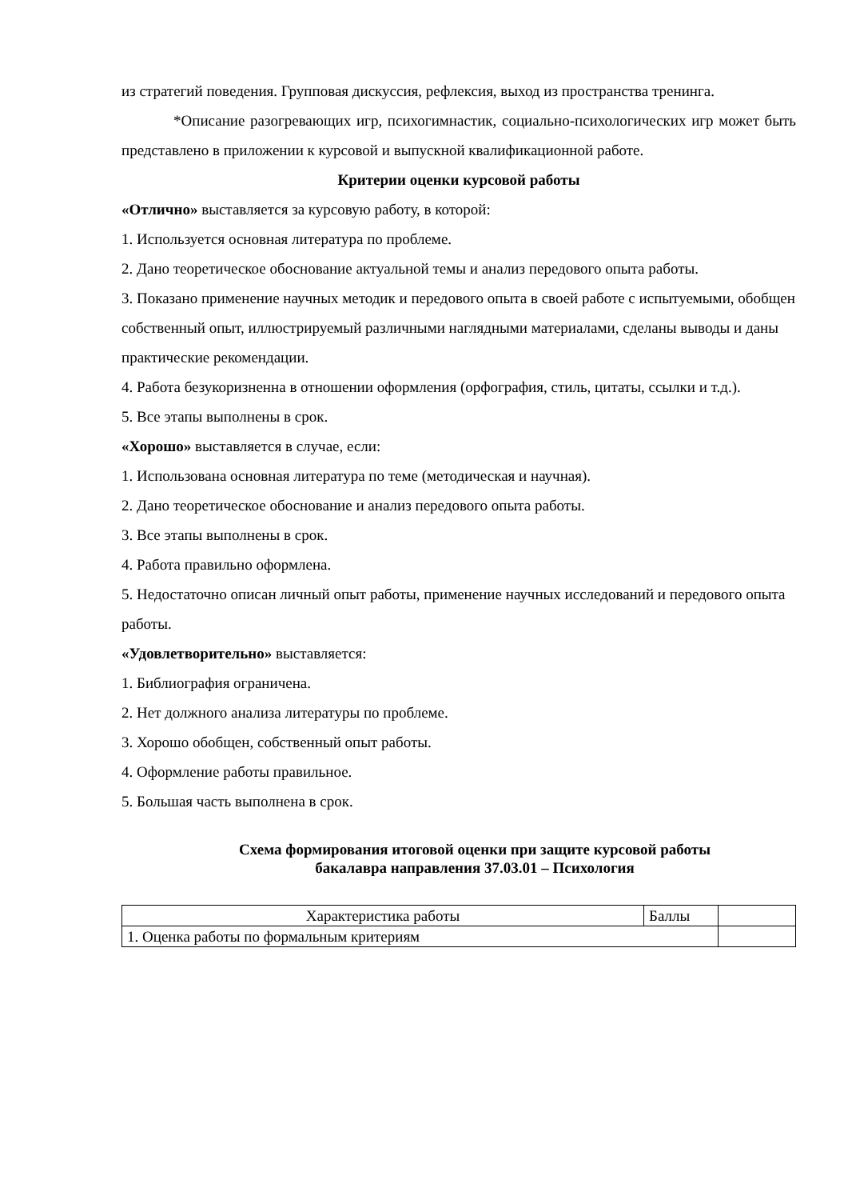из стратегий поведения. Групповая дискуссия, рефлексия, выход из пространства тренинга.
*Описание разогревающих игр, психогимнастик, социально-психологических игр может быть представлено в приложении к курсовой и выпускной квалификационной работе.
Критерии оценки курсовой работы
«Отлично» выставляется за курсовую работу, в которой:
1. Используется основная литература по проблеме.
2. Дано теоретическое обоснование актуальной темы и анализ передового опыта работы.
3. Показано применение научных методик и передового опыта в своей работе с испытуемыми, обобщен собственный опыт, иллюстрируемый различными наглядными материалами, сделаны выводы и даны практические рекомендации.
4. Работа безукоризненна в отношении оформления (орфография, стиль, цитаты, ссылки и т.д.).
5. Все этапы выполнены в срок.
«Хорошо» выставляется в случае, если:
1. Использована основная литература по теме (методическая и научная).
2. Дано теоретическое обоснование и анализ передового опыта работы.
3. Все этапы выполнены в срок.
4. Работа правильно оформлена.
5. Недостаточно описан личный опыт работы, применение научных исследований и передового опыта работы.
«Удовлетворительно» выставляется:
1. Библиография ограничена.
2. Нет должного анализа литературы по проблеме.
3. Хорошо обобщен, собственный опыт работы.
4. Оформление работы правильное.
5. Большая часть выполнена в срок.
Схема формирования итоговой оценки при защите курсовой работы
бакалавра направления 37.03.01 – Психология
| Характеристика работы | Баллы | |
| 1. Оценка работы по формальным критериям | | |